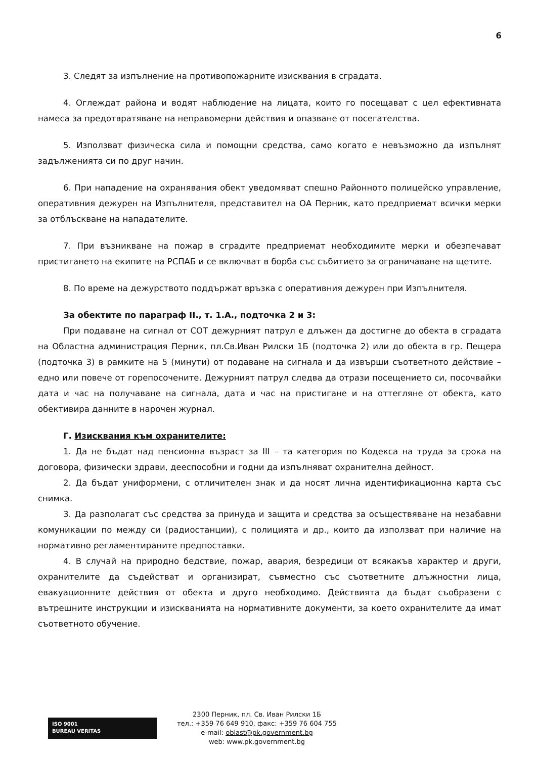6
3. Следят за изпълнение на противопожарните изисквания в сградата.
4. Оглеждат района и водят наблюдение на лицата, които го посещават с цел ефективната намеса за предотвратяване на неправомерни действия и опазване от посегателства.
5. Използват физическа сила и помощни средства, само когато е невъзможно да изпълнят задълженията си по друг начин.
6. При нападение на охранявания обект уведомяват спешно Районното полицейско управление, оперативния дежурен на Изпълнителя, представител на ОА Перник, като предприемат всички мерки за отблъскване на нападателите.
7. При възникване на пожар в сградите предприемат необходимите мерки и обезпечават пристигането на екипите на РСПАБ и се включват в борба със събитието за ограничаване на щетите.
8. По време на дежурството поддържат връзка с оперативния дежурен при Изпълнителя.
За обектите по параграф II., т. 1.А., подточка 2 и 3:
При подаване на сигнал от СОТ дежурният патрул е длъжен да достигне до обекта в сградата на Областна администрация Перник, пл.Св.Иван Рилски 1Б (подточка 2) или до обекта в гр. Пещера (подточка 3) в рамките на 5 (минути) от подаване на сигнала и да извърши съответното действие – едно или повече от горепосочените. Дежурният патрул следва да отрази посещението си, посочвайки дата и час на получаване на сигнала, дата и час на пристигане и на оттегляне от обекта, като обективира данните в нарочен журнал.
Г. Изисквания към охранителите:
1. Да не бъдат над пенсионна възраст за III – та категория по Кодекса на труда за срока на договора, физически здрави, дееспособни и годни да изпълняват охранителна дейност.
2. Да бъдат униформени, с отличителен знак и да носят лична идентификационна карта със снимка.
3. Да разполагат със средства за принуда и защита и средства за осъществяване на незабавни комуникации по между си (радиостанции), с полицията и др., които да използват при наличие на нормативно регламентираните предпоставки.
4. В случай на природно бедствие, пожар, авария, безредици от всякакъв характер и други, охранителите да съдействат и организират, съвместно със съответните длъжностни лица, евакуационните действия от обекта и друго необходимо. Действията да бъдат съобразени с вътрешните инструкции и изискванията на нормативните документи, за което охранителите да имат съответното обучение.
ISO 9001
BUREAU VERITAS
2300 Перник, пл. Св. Иван Рилски 1Б
тел.: +359 76 649 910, факс: +359 76 604 755
e-mail: oblast@pk.government.bg
web: www.pk.government.bg